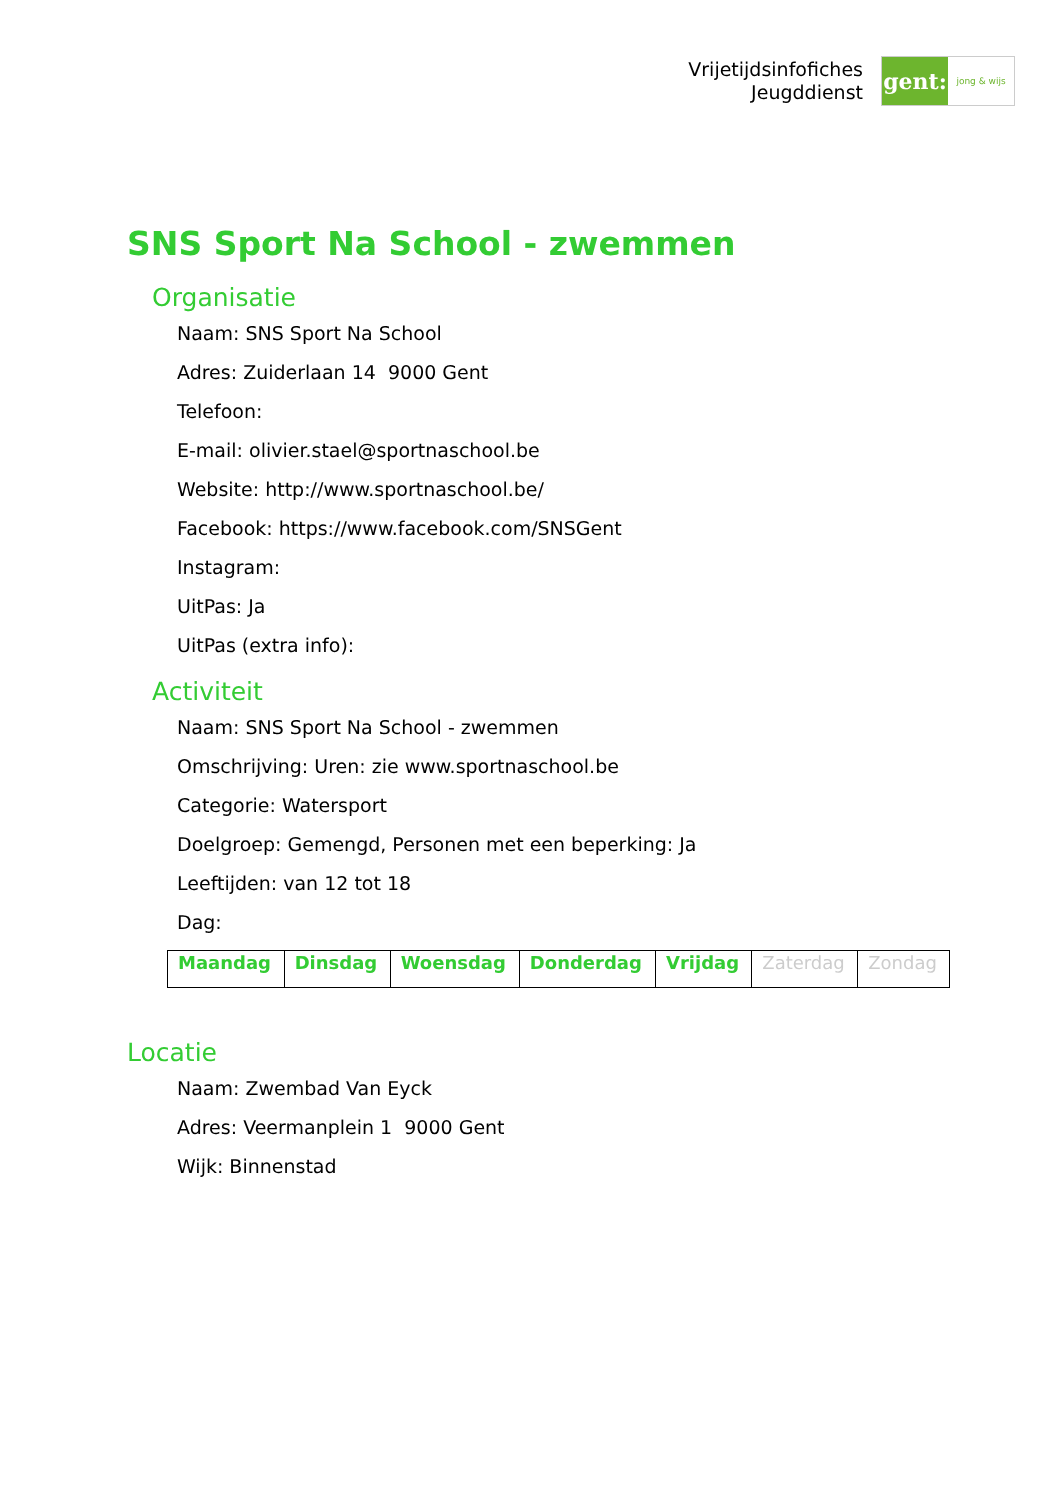Vrijetijdsinfofiches
Jeugddienst
gent:
jong & wijs
SNS Sport Na School - zwemmen
Organisatie
Naam: SNS Sport Na School
Adres: Zuiderlaan 14 9000 Gent
Telefoon:
E-mail: olivier.stael@sportnaschool.be
Website: http://www.sportnaschool.be/
Facebook: https://www.facebook.com/SNSGent
Instagram:
UitPas: Ja
UitPas (extra info):
Activiteit
Naam: SNS Sport Na School - zwemmen
Omschrijving: Uren: zie www.sportnaschool.be
Categorie: Watersport
Doelgroep: Gemengd, Personen met een beperking: Ja
Leeftijden: van 12 tot 18
Dag:
| Maandag | Dinsdag | Woensdag | Donderdag | Vrijdag | Zaterdag | Zondag |
Locatie
Naam: Zwembad Van Eyck
Adres: Veermanplein 1 9000 Gent
Wijk: Binnenstad